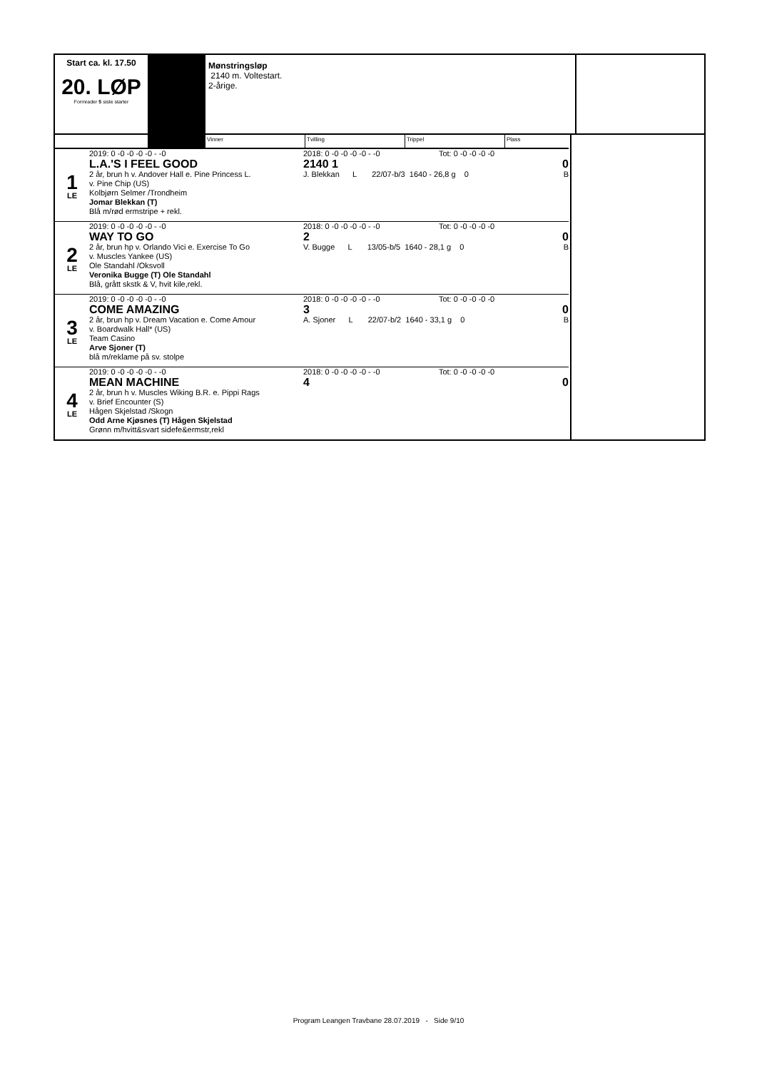Start ca. kl. 17.50
20. LØP
Formrader 5 siste starter
Mønstringsløp
2140 m. Voltestart.
2-årige.
Vinner Tvilling Trippel Plass
1
LE
2019: 0 -0 -0 -0 -0 - -0
L.A.'S I FEEL GOOD
2 år, brun h v. Andover Hall e. Pine Princess L.
v. Pine Chip (US)
Kolbjørn Selmer /Trondheim
Jomar Blekkan (T)
Blå m/rød ermstripe + rekl.
2018: 0 -0 -0 -0 -0 - -0 Tot: 0 -0 -0 -0 -0
2140 1 0
J. Blekkan L 22/07-b/3 1640 - 26,8 g 0 B
2
LE
2019: 0 -0 -0 -0 -0 - -0
WAY TO GO
2 år, brun hp v. Orlando Vici e. Exercise To Go
v. Muscles Yankee (US)
Ole Standahl /Oksvoll
Veronika Bugge (T) Ole Standahl
Blå, grått skstk & V, hvit kile,rekl.
2018: 0 -0 -0 -0 -0 - -0 Tot: 0 -0 -0 -0 -0
2 0
V. Bugge L 13/05-b/5 1640 - 28,1 g 0 B
3
LE
2019: 0 -0 -0 -0 -0 - -0
COME AMAZING
2 år, brun hp v. Dream Vacation e. Come Amour
v. Boardwalk Hall* (US)
Team Casino
Arve Sjoner (T)
blå m/reklame på sv. stolpe
2018: 0 -0 -0 -0 -0 - -0 Tot: 0 -0 -0 -0 -0
3 0
A. Sjoner L 22/07-b/2 1640 - 33,1 g 0 B
4
LE
2019: 0 -0 -0 -0 -0 - -0
MEAN MACHINE
2 år, brun h v. Muscles Wiking B.R. e. Pippi Rags
v. Brief Encounter (S)
Hågen Skjelstad /Skogn
Odd Arne Kjøsnes (T) Hågen Skjelstad
Grønn m/hvitt&svart sidefe&ermstr,rekl
2018: 0 -0 -0 -0 -0 - -0 Tot: 0 -0 -0 -0 -0
4 0
Program Leangen Travbane 28.07.2019 - Side 9/10